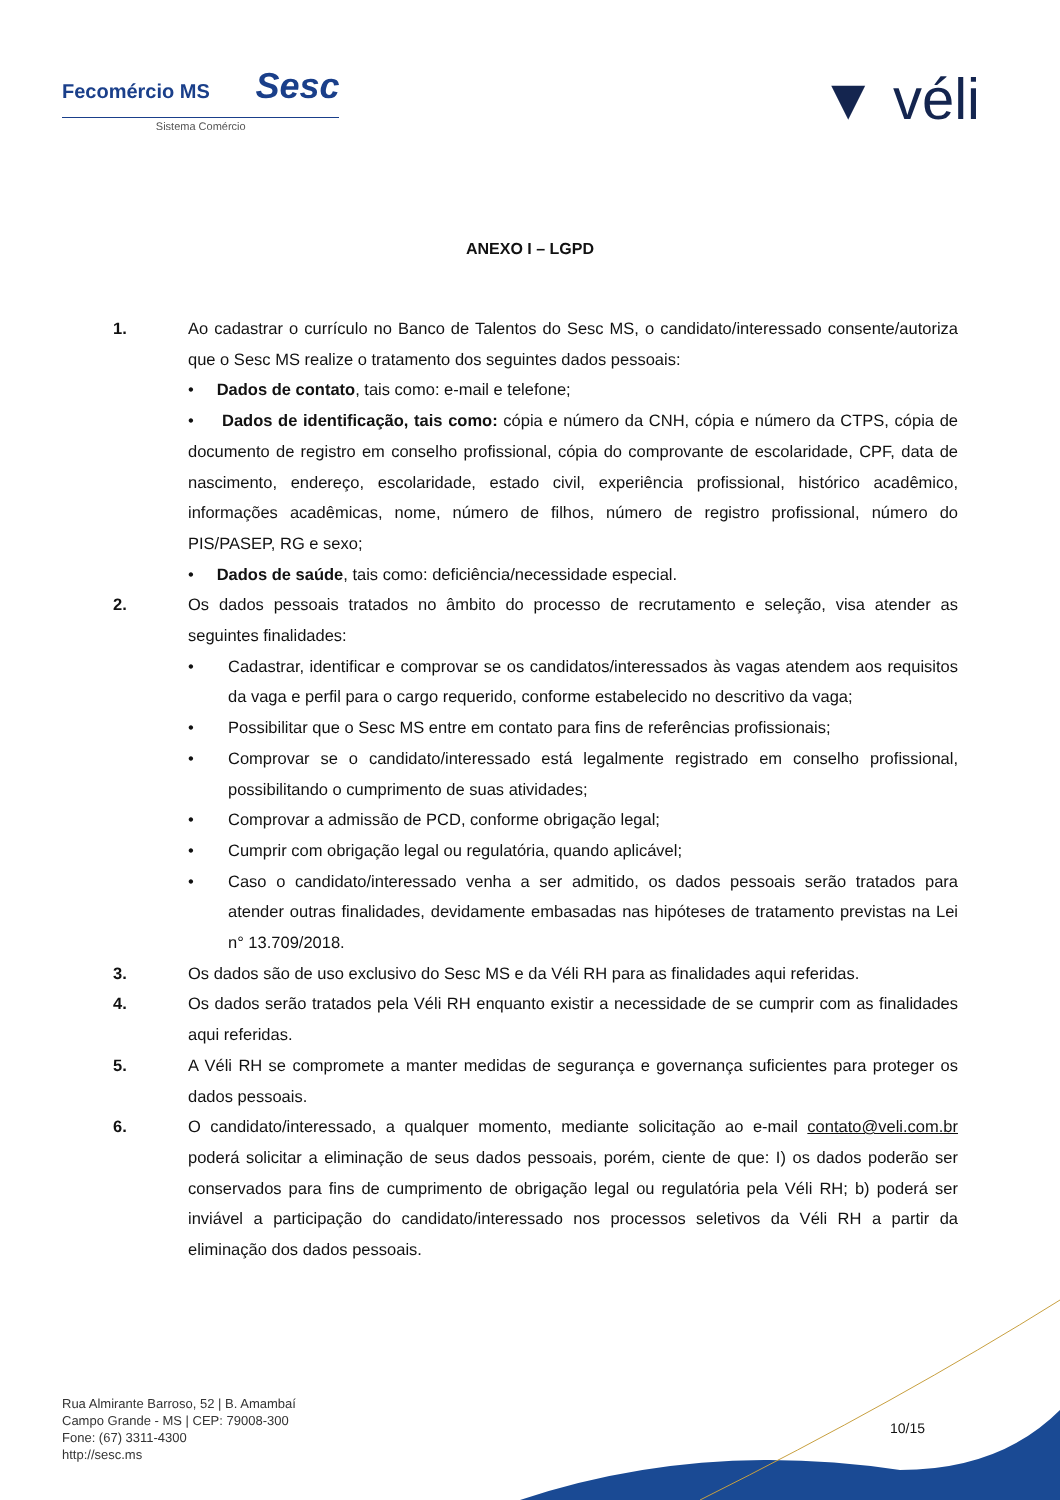Fecomércio MS Sesc
Sistema Comércio
▼ véli
ANEXO I – LGPD
1. Ao cadastrar o currículo no Banco de Talentos do Sesc MS, o candidato/interessado consente/autoriza que o Sesc MS realize o tratamento dos seguintes dados pessoais:
• Dados de contato, tais como: e-mail e telefone;
• Dados de identificação, tais como: cópia e número da CNH, cópia e número da CTPS, cópia de documento de registro em conselho profissional, cópia do comprovante de escolaridade, CPF, data de nascimento, endereço, escolaridade, estado civil, experiência profissional, histórico acadêmico, informações acadêmicas, nome, número de filhos, número de registro profissional, número do PIS/PASEP, RG e sexo;
• Dados de saúde, tais como: deficiência/necessidade especial.
2. Os dados pessoais tratados no âmbito do processo de recrutamento e seleção, visa atender as seguintes finalidades:
• Cadastrar, identificar e comprovar se os candidatos/interessados às vagas atendem aos requisitos da vaga e perfil para o cargo requerido, conforme estabelecido no descritivo da vaga;
• Possibilitar que o Sesc MS entre em contato para fins de referências profissionais;
• Comprovar se o candidato/interessado está legalmente registrado em conselho profissional, possibilitando o cumprimento de suas atividades;
• Comprovar a admissão de PCD, conforme obrigação legal;
• Cumprir com obrigação legal ou regulatória, quando aplicável;
• Caso o candidato/interessado venha a ser admitido, os dados pessoais serão tratados para atender outras finalidades, devidamente embasadas nas hipóteses de tratamento previstas na Lei n° 13.709/2018.
3. Os dados são de uso exclusivo do Sesc MS e da Véli RH para as finalidades aqui referidas.
4. Os dados serão tratados pela Véli RH enquanto existir a necessidade de se cumprir com as finalidades aqui referidas.
5. A Véli RH se compromete a manter medidas de segurança e governança suficientes para proteger os dados pessoais.
6. O candidato/interessado, a qualquer momento, mediante solicitação ao e-mail contato@veli.com.br poderá solicitar a eliminação de seus dados pessoais, porém, ciente de que: I) os dados poderão ser conservados para fins de cumprimento de obrigação legal ou regulatória pela Véli RH; b) poderá ser inviável a participação do candidato/interessado nos processos seletivos da Véli RH a partir da eliminação dos dados pessoais.
Rua Almirante Barroso, 52 | B. Amambaí
Campo Grande - MS | CEP: 79008-300
Fone: (67) 3311-4300
http://sesc.ms
10/15